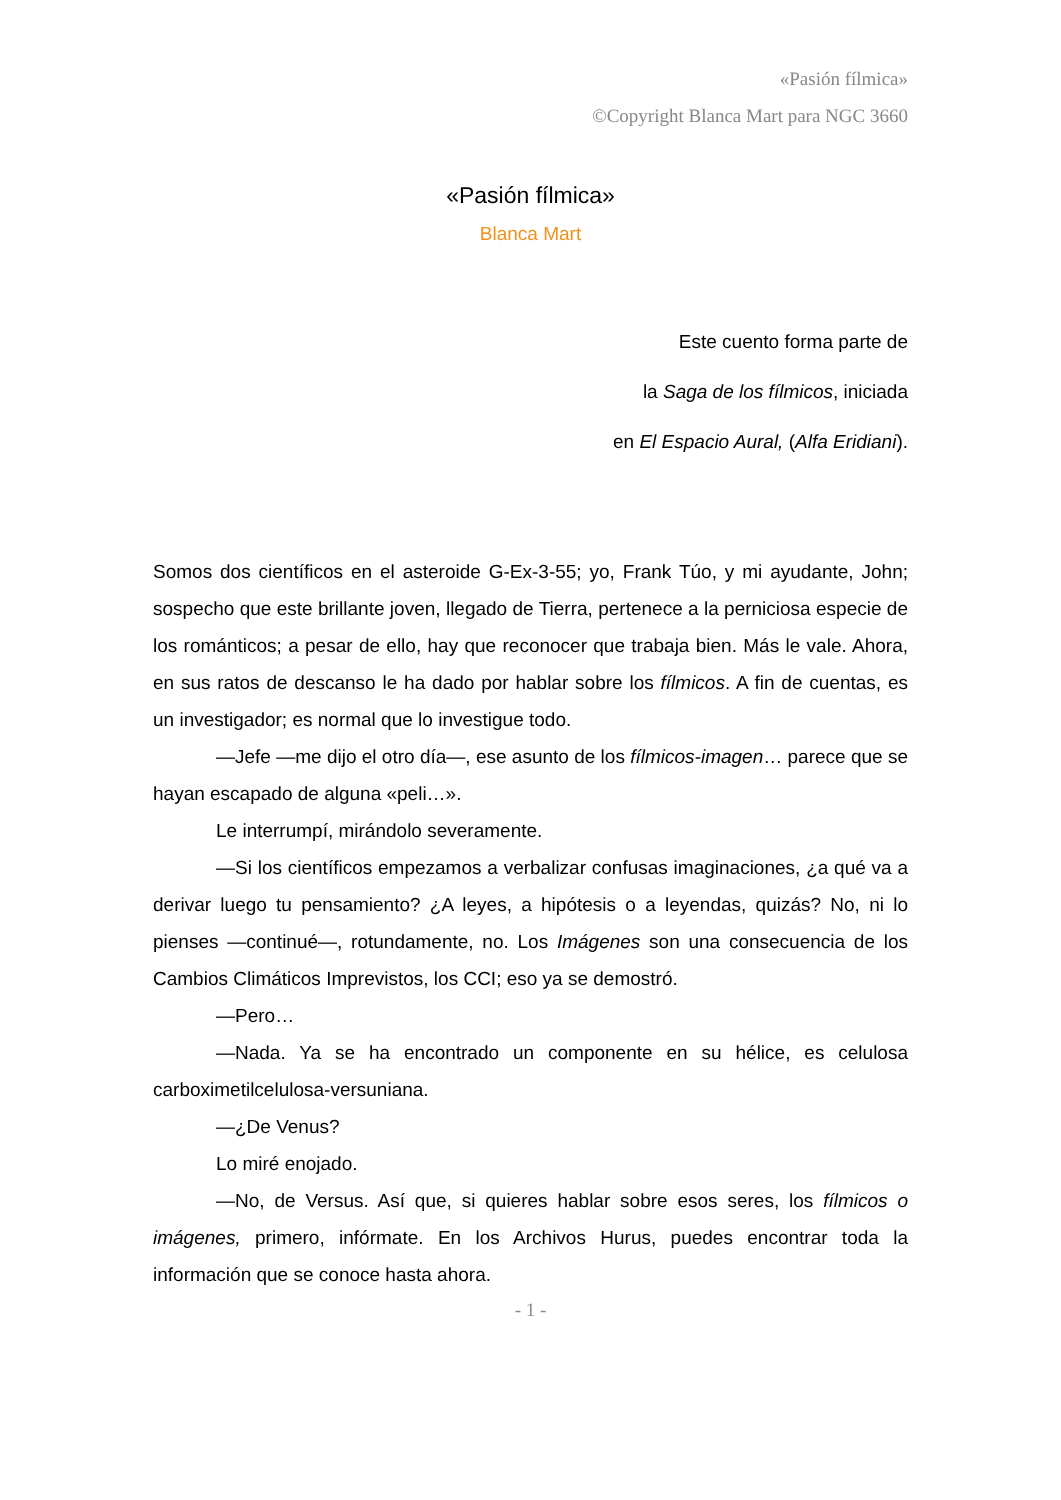«Pasión fílmica»
©Copyright Blanca Mart para NGC 3660
«Pasión fílmica»
Blanca Mart
Este cuento forma parte de
la Saga de los fílmicos, iniciada
en El Espacio Aural, (Alfa Eridiani).
Somos dos científicos en el asteroide G-Ex-3-55; yo, Frank Túo, y mi ayudante, John; sospecho que este brillante joven, llegado de Tierra, pertenece a la perniciosa especie de los románticos; a pesar de ello, hay que reconocer que trabaja bien. Más le vale. Ahora, en sus ratos de descanso le ha dado por hablar sobre los fílmicos. A fin de cuentas, es un investigador; es normal que lo investigue todo.
—Jefe —me dijo el otro día—, ese asunto de los fílmicos-imagen… parece que se hayan escapado de alguna «peli…».
Le interrumpí, mirándolo severamente.
—Si los científicos empezamos a verbalizar confusas imaginaciones, ¿a qué va a derivar luego tu pensamiento? ¿A leyes, a hipótesis o a leyendas, quizás? No, ni lo pienses —continué—, rotundamente, no. Los Imágenes son una consecuencia de los Cambios Climáticos Imprevistos, los CCI; eso ya se demostró.
—Pero…
—Nada. Ya se ha encontrado un componente en su hélice, es celulosa carboximetilcelulosa-versuniana.
—¿De Venus?
Lo miré enojado.
—No, de Versus. Así que, si quieres hablar sobre esos seres, los fílmicos o imágenes, primero, infórmate. En los Archivos Hurus, puedes encontrar toda la información que se conoce hasta ahora.
- 1 -